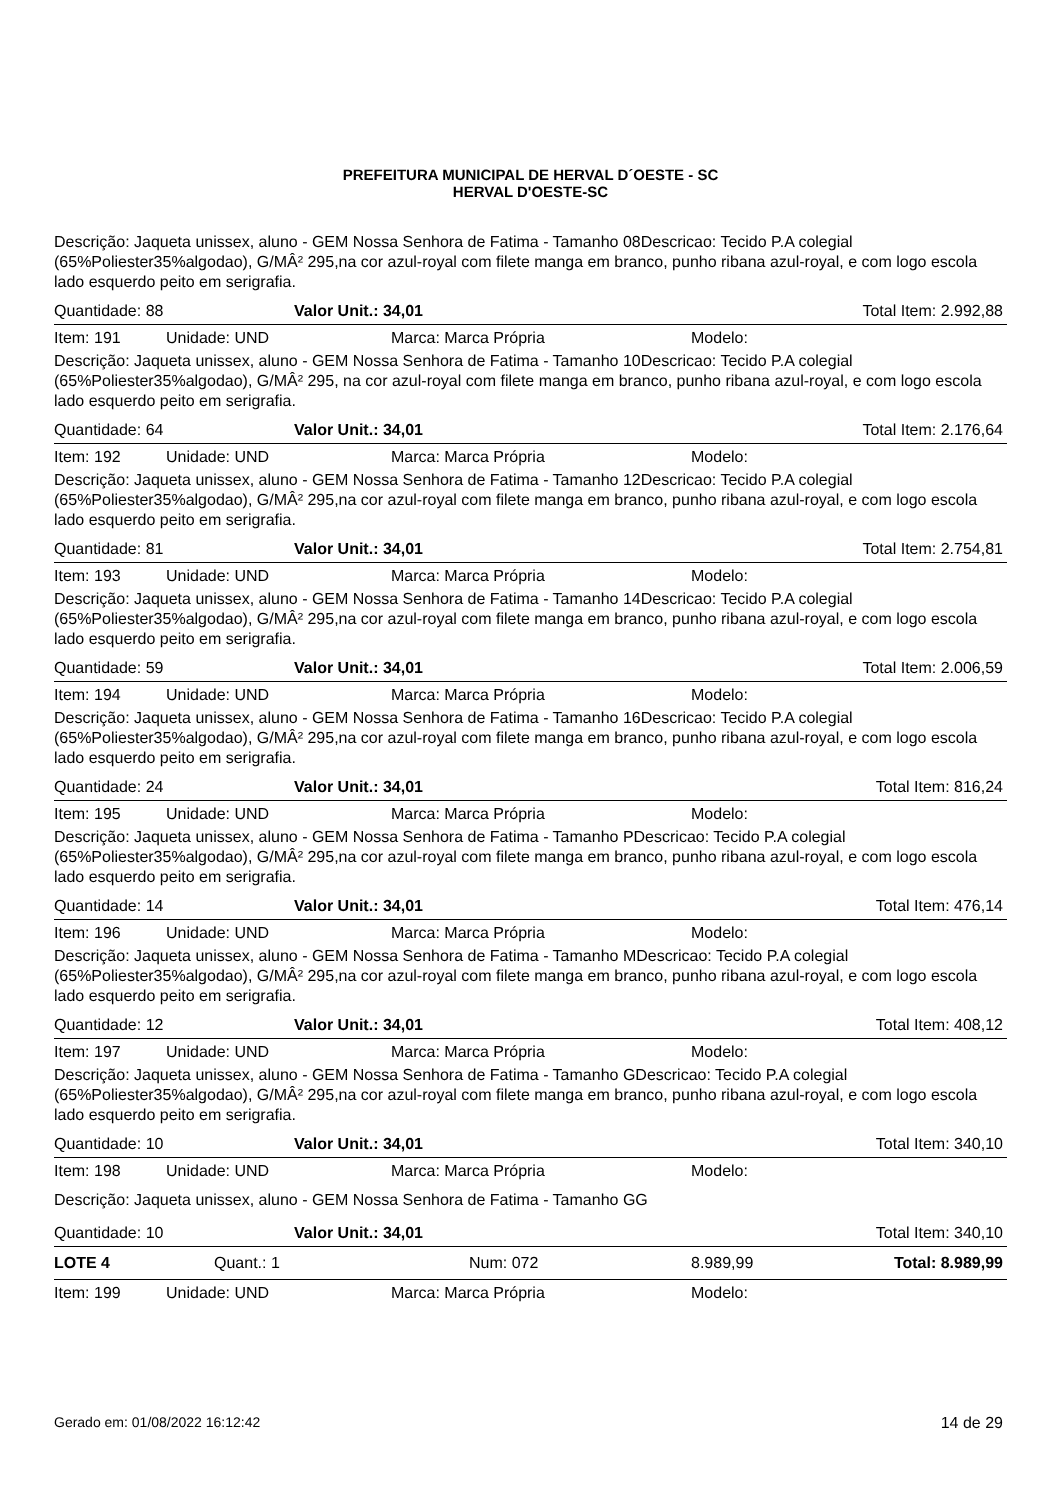PREFEITURA MUNICIPAL DE HERVAL D´OESTE - SC
HERVAL D'OESTE-SC
Descrição: Jaqueta unissex, aluno - GEM Nossa Senhora de Fatima - Tamanho 08Descricao: Tecido P.A colegial (65%Poliester35%algodao), G/MÂ² 295,na cor azul-royal com filete manga em branco, punho ribana azul-royal, e com logo escola lado esquerdo peito em serigrafia.
Quantidade: 88 Valor Unit.: 34,01 Total Item: 2.992,88
Item: 191 Unidade: UND Marca: Marca Própria Modelo:
Descrição: Jaqueta unissex, aluno - GEM Nossa Senhora de Fatima - Tamanho 10Descricao: Tecido P.A colegial (65%Poliester35%algodao), G/MÂ² 295, na cor azul-royal com filete manga em branco, punho ribana azul-royal, e com logo escola lado esquerdo peito em serigrafia.
Quantidade: 64 Valor Unit.: 34,01 Total Item: 2.176,64
Item: 192 Unidade: UND Marca: Marca Própria Modelo:
Descrição: Jaqueta unissex, aluno - GEM Nossa Senhora de Fatima - Tamanho 12Descricao: Tecido P.A colegial (65%Poliester35%algodao), G/MÂ² 295,na cor azul-royal com filete manga em branco, punho ribana azul-royal, e com logo escola lado esquerdo peito em serigrafia.
Quantidade: 81 Valor Unit.: 34,01 Total Item: 2.754,81
Item: 193 Unidade: UND Marca: Marca Própria Modelo:
Descrição: Jaqueta unissex, aluno - GEM Nossa Senhora de Fatima - Tamanho 14Descricao: Tecido P.A colegial (65%Poliester35%algodao), G/MÂ² 295,na cor azul-royal com filete manga em branco, punho ribana azul-royal, e com logo escola lado esquerdo peito em serigrafia.
Quantidade: 59 Valor Unit.: 34,01 Total Item: 2.006,59
Item: 194 Unidade: UND Marca: Marca Própria Modelo:
Descrição: Jaqueta unissex, aluno - GEM Nossa Senhora de Fatima - Tamanho 16Descricao: Tecido P.A colegial (65%Poliester35%algodao), G/MÂ² 295,na cor azul-royal com filete manga em branco, punho ribana azul-royal, e com logo escola lado esquerdo peito em serigrafia.
Quantidade: 24 Valor Unit.: 34,01 Total Item: 816,24
Item: 195 Unidade: UND Marca: Marca Própria Modelo:
Descrição: Jaqueta unissex, aluno - GEM Nossa Senhora de Fatima - Tamanho PDescricao: Tecido P.A colegial (65%Poliester35%algodao), G/MÂ² 295,na cor azul-royal com filete manga em branco, punho ribana azul-royal, e com logo escola lado esquerdo peito em serigrafia.
Quantidade: 14 Valor Unit.: 34,01 Total Item: 476,14
Item: 196 Unidade: UND Marca: Marca Própria Modelo:
Descrição: Jaqueta unissex, aluno - GEM Nossa Senhora de Fatima - Tamanho MDescricao: Tecido P.A colegial (65%Poliester35%algodao), G/MÂ² 295,na cor azul-royal com filete manga em branco, punho ribana azul-royal, e com logo escola lado esquerdo peito em serigrafia.
Quantidade: 12 Valor Unit.: 34,01 Total Item: 408,12
Item: 197 Unidade: UND Marca: Marca Própria Modelo:
Descrição: Jaqueta unissex, aluno - GEM Nossa Senhora de Fatima - Tamanho GDescricao: Tecido P.A colegial (65%Poliester35%algodao), G/MÂ² 295,na cor azul-royal com filete manga em branco, punho ribana azul-royal, e com logo escola lado esquerdo peito em serigrafia.
Quantidade: 10 Valor Unit.: 34,01 Total Item: 340,10
Item: 198 Unidade: UND Marca: Marca Própria Modelo:
Descrição: Jaqueta unissex, aluno - GEM Nossa Senhora de Fatima - Tamanho GG
Quantidade: 10 Valor Unit.: 34,01 Total Item: 340,10
LOTE 4 Quant.: 1 Num: 072 8.989,99 Total: 8.989,99
Item: 199 Unidade: UND Marca: Marca Própria Modelo:
Gerado em: 01/08/2022 16:12:42 14 de 29